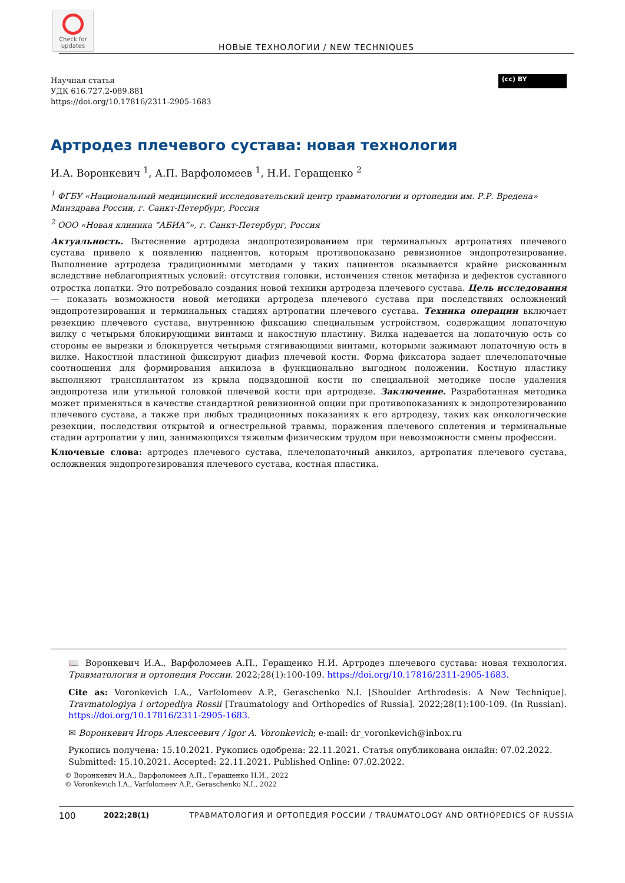Check for updates
НОВЫЕ ТЕХНОЛОГИИ / NEW TECHNIQUES
(cc) BY
Научная статья
УДК 616.727.2-089.881
https://doi.org/10.17816/2311-2905-1683
Артродез плечевого сустава: новая технология
И.А. Воронкевич <sup>1</sup>, А.П. Варфоломеев <sup>1</sup>, Н.И. Геращенко <sup>2</sup>
<sup>1</sup> ФГБУ «Национальный медицинский исследовательский центр травматологии и ортопедии им. Р.Р. Вредена» Минздрава России, г. Санкт-Петербург, Россия
<sup>2</sup> ООО «Новая клиника “АБИА”», г. Санкт-Петербург, Россия
Актуальность. Вытеснение артродеза эндопротезированием при терминальных артропатиях плечевого сустава привело к появлению пациентов, которым противопоказано ревизионное эндопротезирование. Выполнение артродеза традиционными методами у таких пациентов оказывается крайне рискованным вследствие неблагоприятных условий: отсутствия головки, истончения стенок метафиза и дефектов суставного отростка лопатки. Это потребовало создания новой техники артродеза плечевого сустава. Цель исследования — показать возможности новой методики артродеза плечевого сустава при последствиях осложнений эндопротезирования и терминальных стадиях артропатии плечевого сустава. Техника операции включает резекцию плечевого сустава, внутреннюю фиксацию специальным устройством, содержащим лопаточную вилку с четырьмя блокирующими винтами и накостную пластину. Вилка надевается на лопаточную ость со стороны ее вырезки и блокируется четырьмя стягивающими винтами, которыми зажимают лопаточную ость в вилке. Накостной пластиной фиксируют диафиз плечевой кости. Форма фиксатора задает плечелопаточные соотношения для формирования анкилоза в функционально выгодном положении. Костную пластику выполняют трансплантатом из крыла подвздошной кости по специальной методике после удаления эндопротеза или утильной головкой плечевой кости при артродезе. Заключение. Разработанная методика может применяться в качестве стандартной ревизионной опции при противопоказаниях к эндопротезированию плечевого сустава, а также при любых традиционных показаниях к его артродезу, таких как онкологические резекции, последствия открытой и огнестрельной травмы, поражения плечевого сплетения и терминальные стадии артропатии у лиц, занимающихся тяжелым физическим трудом при невозможности смены профессии.
Ключевые слова: артродез плечевого сустава, плечелопаточный анкилоз, артропатия плечевого сустава, осложнения эндопротезирования плечевого сустава, костная пластика.
📖 Воронкевич И.А., Варфоломеев А.П., Геращенко Н.И. Артродез плечевого сустава: новая технология. Травматология и ортопедия России. 2022;28(1):100-109. https://doi.org/10.17816/2311-2905-1683.
Cite as: Voronkevich I.A., Varfolomeev A.P., Geraschenko N.I. [Shoulder Arthrodesis: A New Technique]. Travmatologiya i ortopediya Rossii [Traumatology and Orthopedics of Russia]. 2022;28(1):100-109. (In Russian). https://doi.org/10.17816/2311-2905-1683.
✉ Воронкевич Игорь Алексеевич / Igor A. Voronkevich; e-mail: dr_voronkevich@inbox.ru
Рукопись получена: 15.10.2021. Рукопись одобрена: 22.11.2021. Статья опубликована онлайн: 07.02.2022.
Submitted: 15.10.2021. Accepted: 22.11.2021. Published Online: 07.02.2022.
© Воронкевич И.А., Варфоломеев А.П., Геращенко Н.И., 2022
© Voronkevich I.A., Varfolomeev A.P., Geraschenko N.I., 2022
100 2022;28(1) ТРАВМАТОЛОГИЯ И ОРТОПЕДИЯ РОССИИ / TRAUMATOLOGY AND ORTHOPEDICS OF RUSSIA